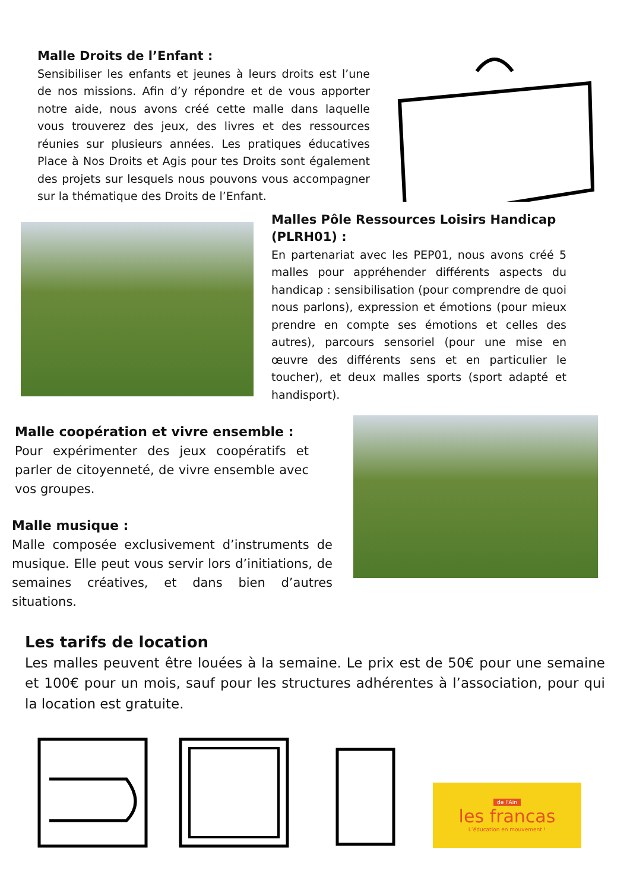Malle Droits de l’Enfant :
Sensibiliser les enfants et jeunes à leurs droits est l’une de nos missions. Afin d’y répondre et de vous apporter notre aide, nous avons créé cette malle dans laquelle vous trouverez des jeux, des livres et des ressources réunies sur plusieurs années. Les pratiques éducatives Place à Nos Droits et Agis pour tes Droits sont également des projets sur lesquels nous pouvons vous accompagner sur la thématique des Droits de l’Enfant.
Malles Pôle Ressources Loisirs Handicap (PLRH01) :
En partenariat avec les PEP01, nous avons créé 5 malles pour appréhender différents aspects du handicap : sensibilisation (pour comprendre de quoi nous parlons), expression et émotions (pour mieux prendre en compte ses émotions et celles des autres), parcours sensoriel (pour une mise en œuvre des différents sens et en particulier le toucher), et deux malles sports (sport adapté et handisport).
Malle coopération et vivre ensemble :
Pour expérimenter des jeux coopératifs et parler de citoyenneté, de vivre ensemble avec vos groupes.
Malle musique :
Malle composée exclusivement d’instruments de musique. Elle peut vous servir lors d’initiations, de semaines créatives, et dans bien d’autres situations.
Les tarifs de location
Les malles peuvent être louées à la semaine. Le prix est de 50€ pour une semaine et 100€ pour un mois, sauf pour les structures adhérentes à l’association, pour qui la location est gratuite.
de l’Ain
les francas
L’éducation en mouvement !